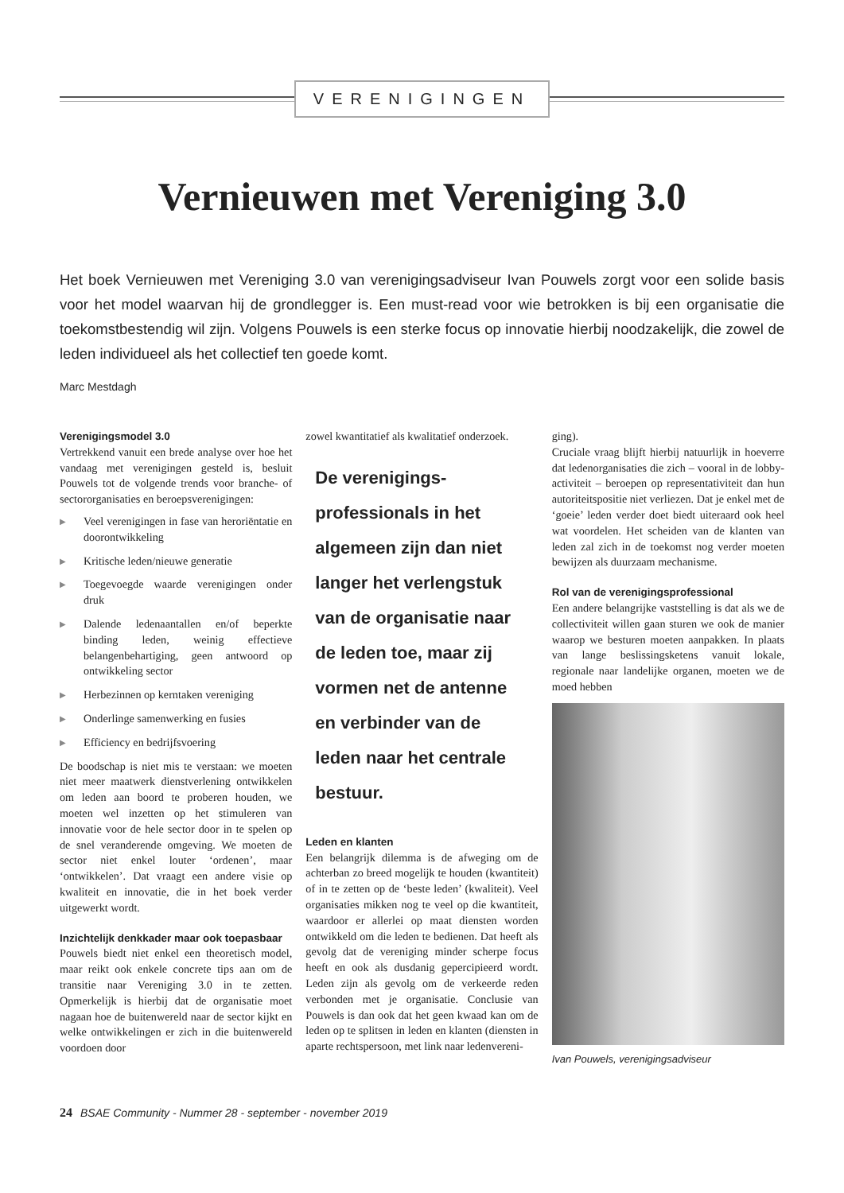VERENIGINGEN
Vernieuwen met Vereniging 3.0
Het boek Vernieuwen met Vereniging 3.0 van verenigingsadviseur Ivan Pouwels zorgt voor een solide basis voor het model waarvan hij de grondlegger is. Een must-read voor wie betrokken is bij een organisatie die toekomstbestendig wil zijn. Volgens Pouwels is een sterke focus op innovatie hierbij noodzakelijk, die zowel de leden individueel als het collectief ten goede komt.
Marc Mestdagh
Verenigingsmodel 3.0
Vertrekkend vanuit een brede analyse over hoe het vandaag met verenigingen gesteld is, besluit Pouwels tot de volgende trends voor branche- of sectororganisaties en beroepsverenigingen:
▶ Veel verenigingen in fase van heroriëntatie en doorontwikkeling
▶ Kritische leden/nieuwe generatie
▶ Toegevoegde waarde verenigingen onder druk
▶ Dalende ledenaantallen en/of beperkte binding leden, weinig effectieve belangenbehartiging, geen antwoord op ontwikkeling sector
▶ Herbezinnen op kerntaken vereniging
▶ Onderlinge samenwerking en fusies
▶ Efficiency en bedrijfsvoering
De boodschap is niet mis te verstaan: we moeten niet meer maatwerk dienstverlening ontwikkelen om leden aan boord te proberen houden, we moeten wel inzetten op het stimuleren van innovatie voor de hele sector door in te spelen op de snel veranderende omgeving. We moeten de sector niet enkel louter ‘ordenen’, maar ‘ontwikkelen’. Dat vraagt een andere visie op kwaliteit en innovatie, die in het boek verder uitgewerkt wordt.
Inzichtelijk denkkader maar ook toepasbaar
Pouwels biedt niet enkel een theoretisch model, maar reikt ook enkele concrete tips aan om de transitie naar Vereniging 3.0 in te zetten. Opmerkelijk is hierbij dat de organisatie moet nagaan hoe de buitenwereld naar de sector kijkt en welke ontwikkelingen er zich in die buitenwereld voordoen door
zowel kwantitatief als kwalitatief onderzoek.
De verenigings-professionals in het algemeen zijn dan niet langer het verlengstuk van de organisatie naar de leden toe, maar zij vormen net de antenne en verbinder van de leden naar het centrale bestuur.
Leden en klanten
Een belangrijk dilemma is de afweging om de achterban zo breed mogelijk te houden (kwantiteit) of in te zetten op de ‘beste leden’ (kwaliteit). Veel organisaties mikken nog te veel op die kwantiteit, waardoor er allerlei op maat diensten worden ontwikkeld om die leden te bedienen. Dat heeft als gevolg dat de vereniging minder scherpe focus heeft en ook als dusdanig gepercipieerd wordt. Leden zijn als gevolg om de verkeerde reden verbonden met je organisatie. Conclusie van Pouwels is dan ook dat het geen kwaad kan om de leden op te splitsen in leden en klanten (diensten in aparte rechtspersoon, met link naar ledenvereni-
ging).
Cruciale vraag blijft hierbij natuurlijk in hoeverre dat ledenorganisaties die zich – vooral in de lobby-activiteit – beroepen op representativiteit dan hun autoriteitspositie niet verliezen. Dat je enkel met de ‘goeie’ leden verder doet biedt uiteraard ook heel wat voordelen. Het scheiden van de klanten van leden zal zich in de toekomst nog verder moeten bewijzen als duurzaam mechanisme.
Rol van de verenigingsprofessional
Een andere belangrijke vaststelling is dat als we de collectiviteit willen gaan sturen we ook de manier waarop we besturen moeten aanpakken. In plaats van lange beslissingsketens vanuit lokale, regionale naar landelijke organen, moeten we de moed hebben
Ivan Pouwels, verenigingsadviseur
24 BSAE Community - Nummer 28 - september - november 2019